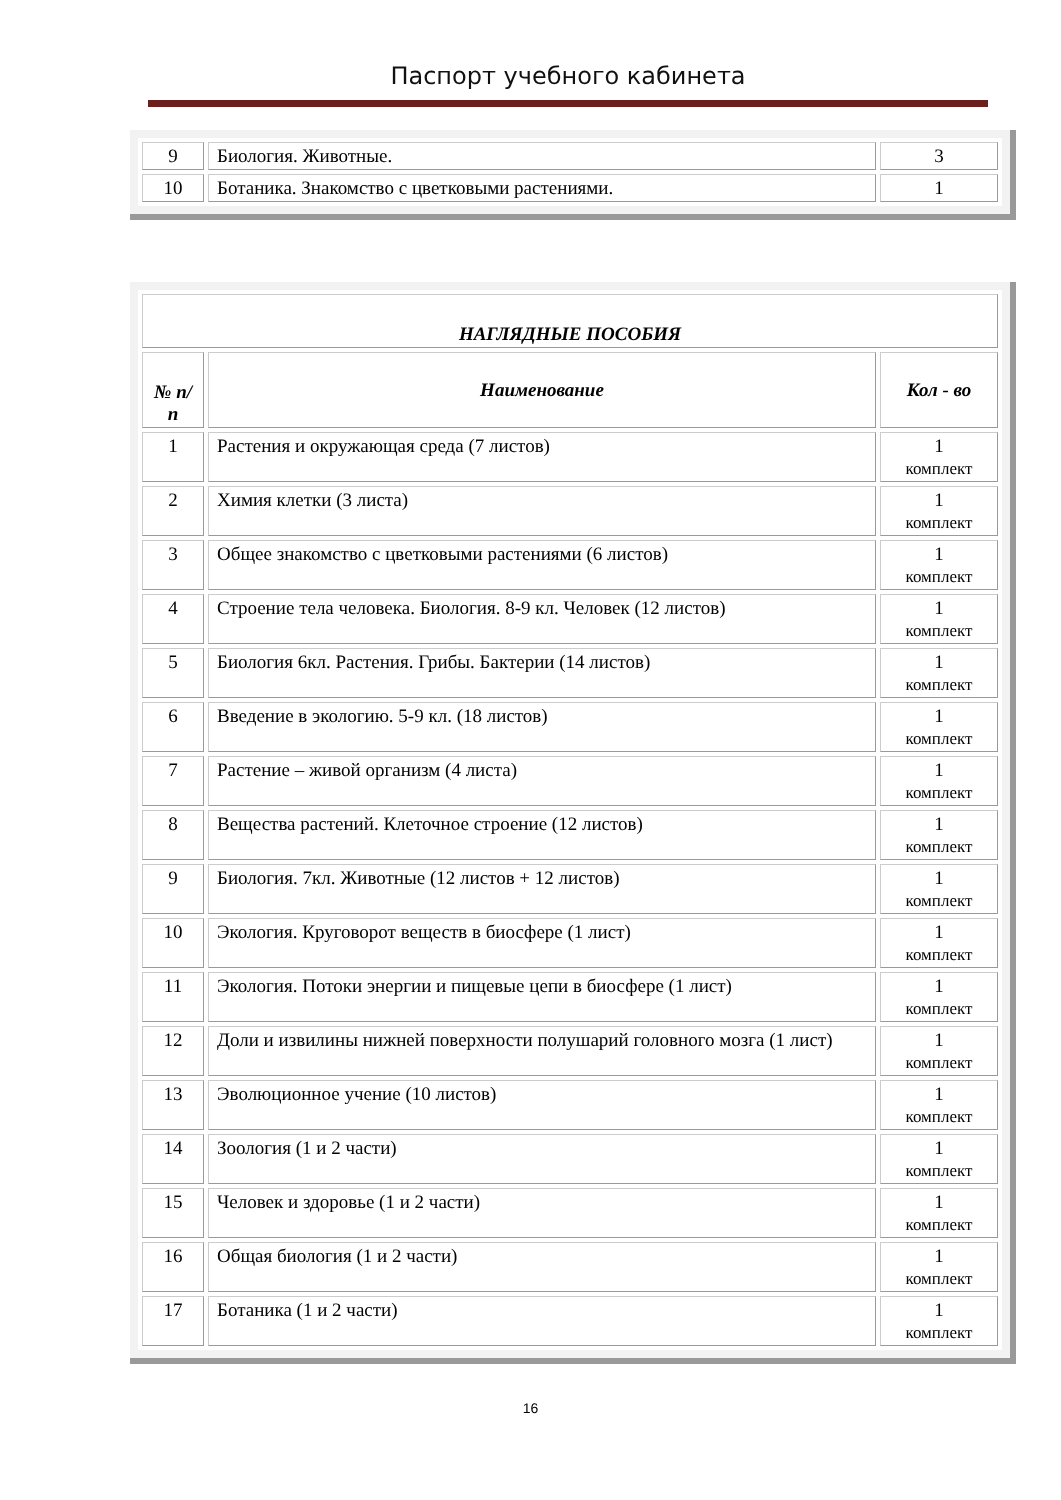Паспорт учебного кабинета
| 9 | Биология. Животные. | 3 |
| 10 | Ботаника. Знакомство с цветковыми растениями. | 1 |
| НАГЛЯДНЫЕ ПОСОБИЯ | | |
| --- | --- | --- |
| № п/п | Наименование | Кол - во |
| 1 | Растения и окружающая среда (7 листов) | 1 комплект |
| 2 | Химия клетки (3 листа) | 1 комплект |
| 3 | Общее знакомство с цветковыми растениями (6 листов) | 1 комплект |
| 4 | Строение тела человека. Биология. 8-9 кл. Человек (12 листов) | 1 комплект |
| 5 | Биология 6кл. Растения. Грибы. Бактерии (14 листов) | 1 комплект |
| 6 | Введение в экологию. 5-9 кл. (18 листов) | 1 комплект |
| 7 | Растение – живой организм (4 листа) | 1 комплект |
| 8 | Вещества растений. Клеточное строение (12 листов) | 1 комплект |
| 9 | Биология. 7кл. Животные (12 листов + 12 листов) | 1 комплект |
| 10 | Экология. Круговорот веществ в биосфере (1 лист) | 1 комплект |
| 11 | Экология. Потоки энергии и пищевые цепи в биосфере (1 лист) | 1 комплект |
| 12 | Доли и извилины нижней поверхности полушарий головного мозга (1 лист) | 1 комплект |
| 13 | Эволюционное учение (10 листов) | 1 комплект |
| 14 | Зоология (1 и 2 части) | 1 комплект |
| 15 | Человек и здоровье (1 и 2 части) | 1 комплект |
| 16 | Общая биология (1 и 2 части) | 1 комплект |
| 17 | Ботаника (1 и 2 части) | 1 комплект |
16